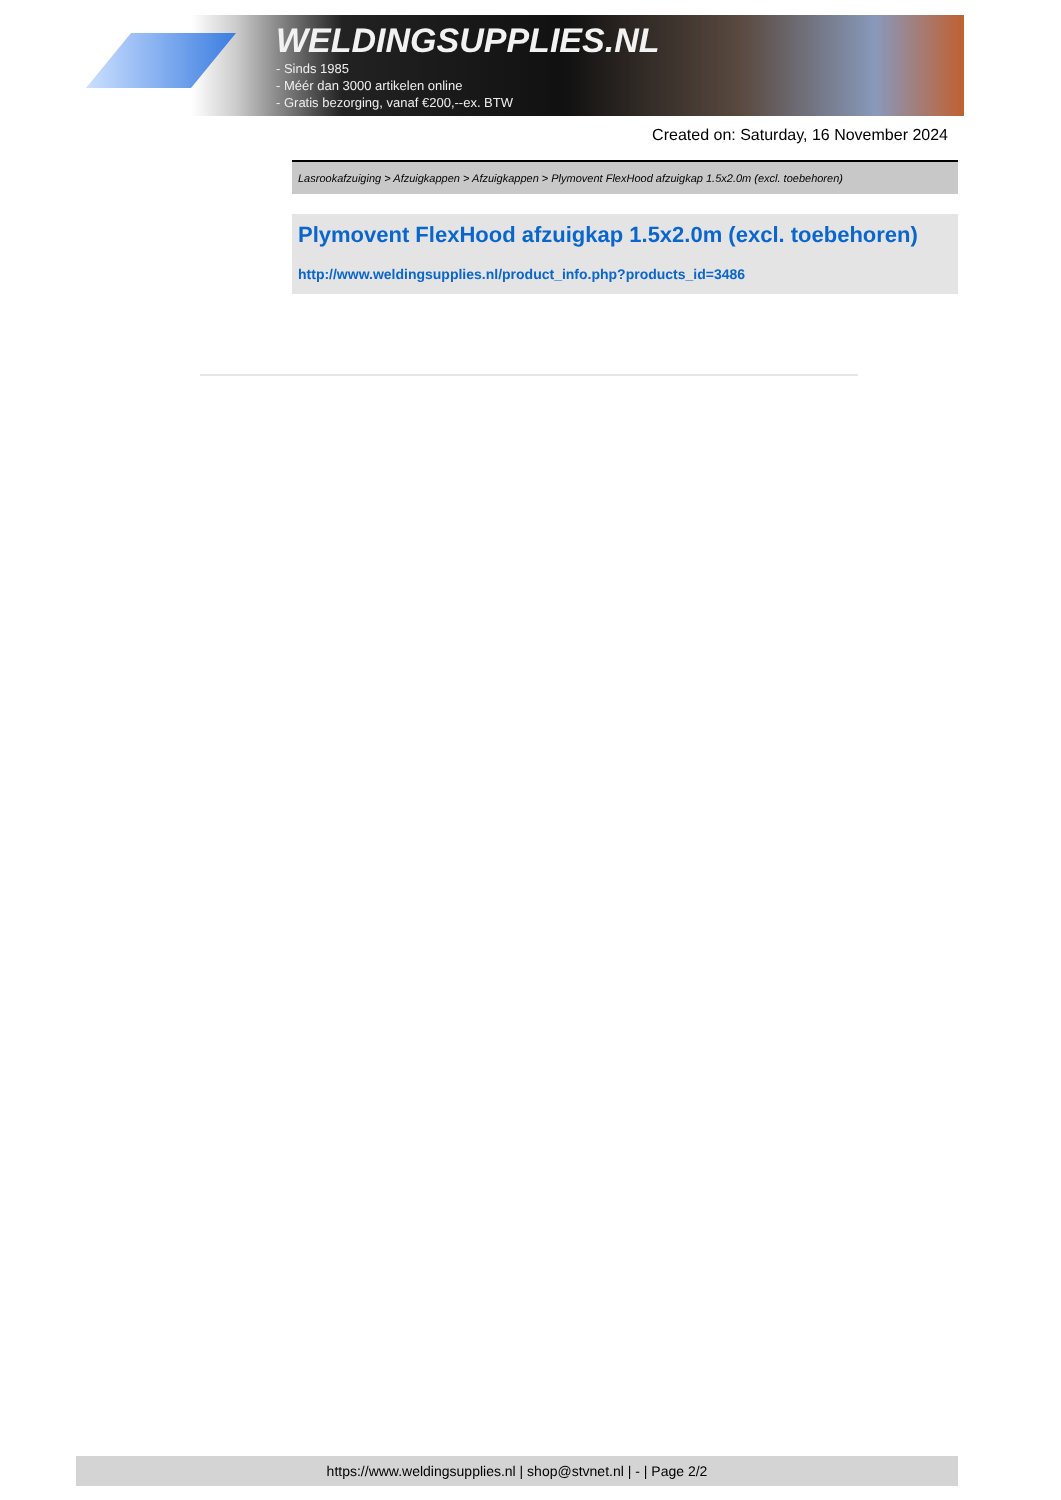WELDINGSUPPLIES.NL
- Sinds 1985
- Méér dan 3000 artikelen online
- Gratis bezorging, vanaf €200,--ex. BTW
Created on: Saturday, 16 November 2024
Lasrookafzuiging > Afzuigkappen > Afzuigkappen > Plymovent FlexHood afzuigkap 1.5x2.0m (excl. toebehoren)
Plymovent FlexHood afzuigkap 1.5x2.0m (excl. toebehoren)
http://www.weldingsupplies.nl/product_info.php?products_id=3486
https://www.weldingsupplies.nl | shop@stvnet.nl | - | Page 2/2